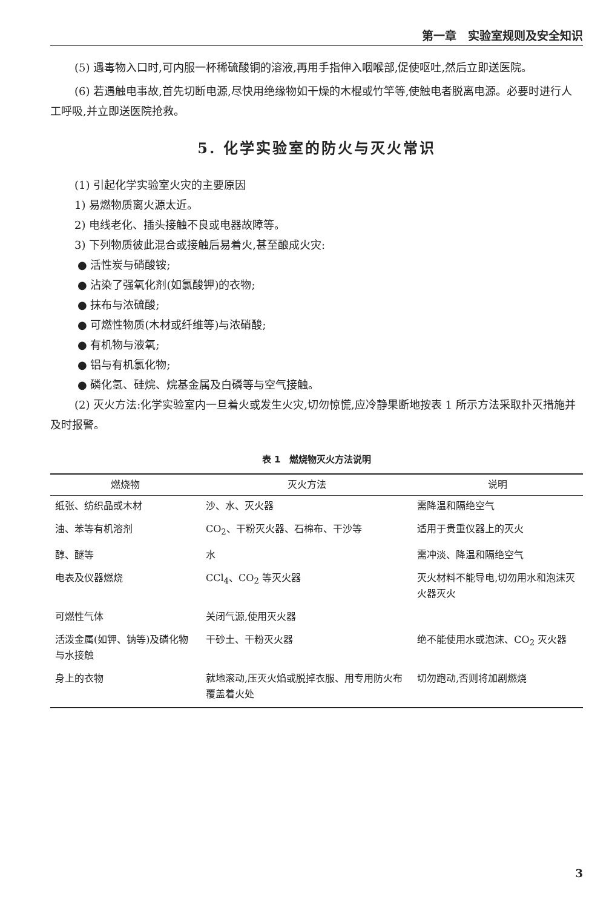第一章　实验室规则及安全知识
(5) 遇毒物入口时,可内服一杯稀硫酸铜的溶液,再用手指伸入咽喉部,促使呕吐,然后立即送医院。
(6) 若遇触电事故,首先切断电源,尽快用绝缘物如干燥的木棍或竹竿等,使触电者脱离电源。必要时进行人工呼吸,并立即送医院抢救。
5. 化学实验室的防火与灭火常识
(1) 引起化学实验室火灾的主要原因
1) 易燃物质离火源太近。
2) 电线老化、插头接触不良或电器故障等。
3) 下列物质彼此混合或接触后易着火,甚至酿成火灾:
● 活性炭与硝酸铵;
● 沾染了强氧化剂(如氯酸钾)的衣物;
● 抹布与浓硫酸;
● 可燃性物质(木材或纤维等)与浓硝酸;
● 有机物与液氧;
● 铝与有机氯化物;
● 磷化氢、硅烷、烷基金属及白磷等与空气接触。
(2) 灭火方法:化学实验室内一旦着火或发生火灾,切勿惊慌,应冷静果断地按表 1 所示方法采取扑灭措施并及时报警。
表 1　燃烧物灭火方法说明
| 燃烧物 | 灭火方法 | 说明 |
| --- | --- | --- |
| 纸张、纺织品或木材 | 沙、水、灭火器 | 需降温和隔绝空气 |
| 油、苯等有机溶剂 | CO<sub>2</sub>、干粉灭火器、石棉布、干沙等 | 适用于贵重仪器上的灭火 |
| 醇、醚等 | 水 | 需冲淡、降温和隔绝空气 |
| 电表及仪器燃烧 | CCl<sub>4</sub>、CO<sub>2</sub> 等灭火器 | 灭火材料不能导电,切勿用水和泡沫灭火器灭火 |
| 可燃性气体 | 关闭气源,使用灭火器 | |
| 活泼金属(如钾、钠等)及磷化物与水接触 | 干砂土、干粉灭火器 | 绝不能使用水或泡沫、CO<sub>2</sub> 灭火器 |
| 身上的衣物 | 就地滚动,压灭火焰或脱掉衣服、用专用防火布覆盖着火处 | 切勿跑动,否则将加剧燃烧 |
3